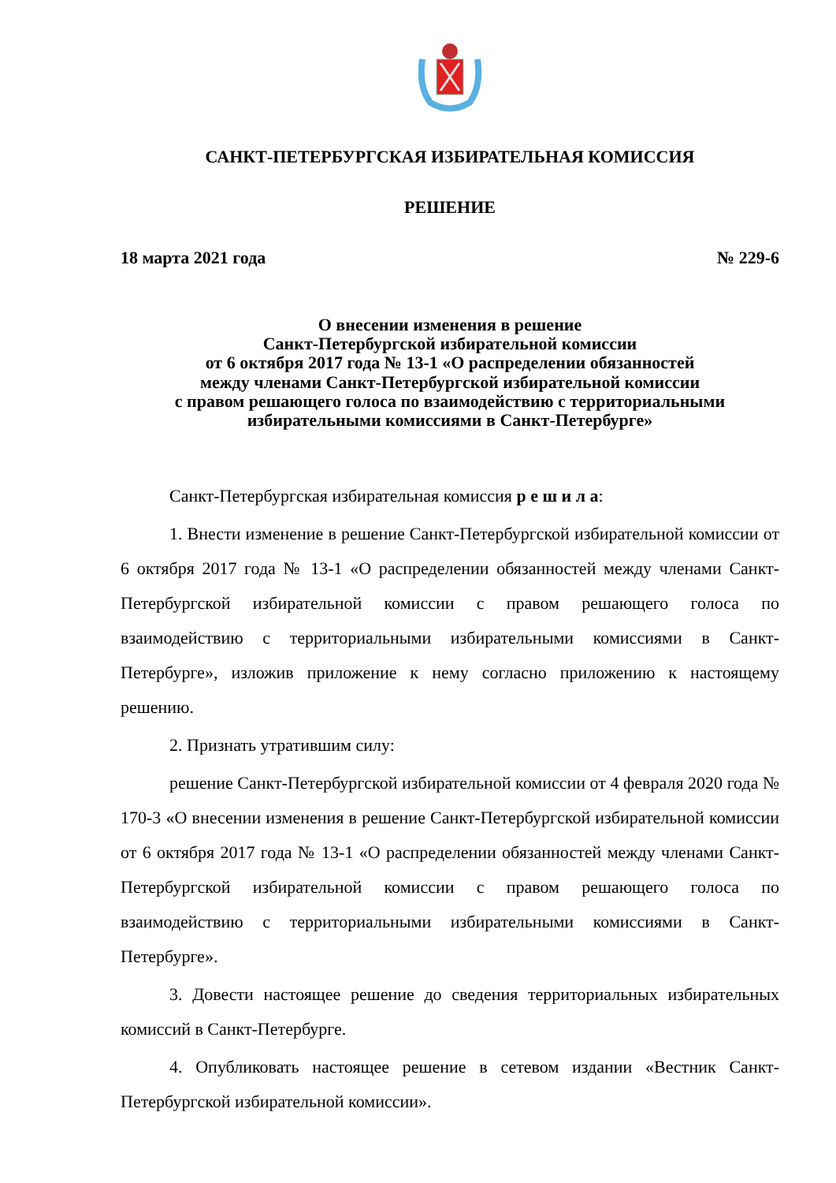САНКТ-ПЕТЕРБУРГСКАЯ ИЗБИРАТЕЛЬНАЯ КОМИССИЯ
РЕШЕНИЕ
18 марта 2021 года № 229-6
О внесении изменения в решение
Санкт-Петербургской избирательной комиссии
от 6 октября 2017 года № 13-1 «О распределении обязанностей
между членами Санкт-Петербургской избирательной комиссии
с правом решающего голоса по взаимодействию с территориальными
избирательными комиссиями в Санкт-Петербурге»
Санкт-Петербургская избирательная комиссия р е ш и л а:
1. Внести изменение в решение Санкт-Петербургской избирательной комиссии от 6 октября 2017 года № 13-1 «О распределении обязанностей между членами Санкт-Петербургской избирательной комиссии с правом решающего голоса по взаимодействию с территориальными избирательными комиссиями в Санкт-Петербурге», изложив приложение к нему согласно приложению к настоящему решению.
2. Признать утратившим силу:
решение Санкт-Петербургской избирательной комиссии от 4 февраля 2020 года № 170-3 «О внесении изменения в решение Санкт-Петербургской избирательной комиссии от 6 октября 2017 года № 13-1 «О распределении обязанностей между членами Санкт-Петербургской избирательной комиссии с правом решающего голоса по взаимодействию с территориальными избирательными комиссиями в Санкт-Петербурге».
3. Довести настоящее решение до сведения территориальных избирательных комиссий в Санкт-Петербурге.
4. Опубликовать настоящее решение в сетевом издании «Вестник Санкт-Петербургской избирательной комиссии».